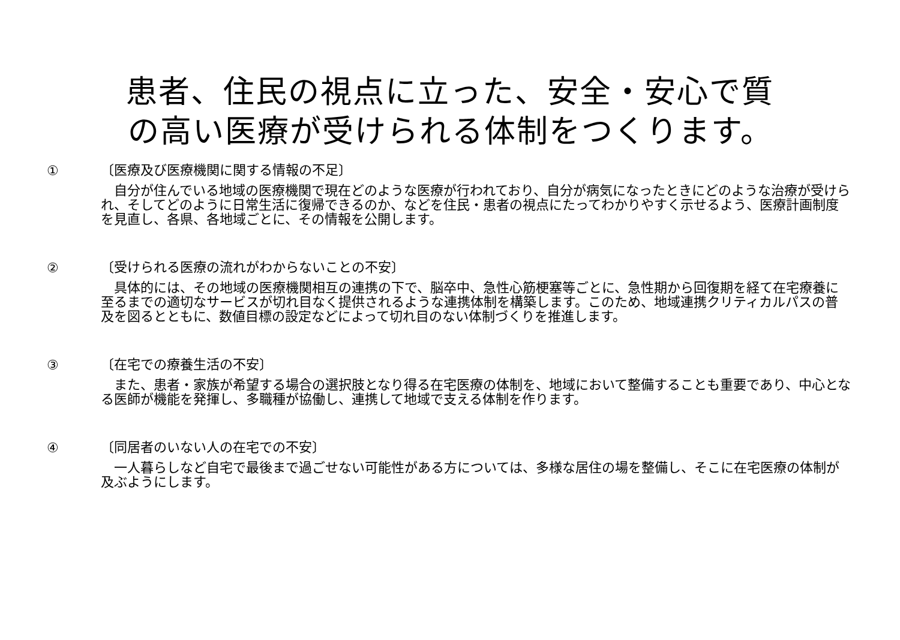患者、住民の視点に立った、安全・安心で質
の高い医療が受けられる体制をつくります。
①
〔医療及び医療機関に関する情報の不足〕
　自分が住んでいる地域の医療機関で現在どのような医療が行われており、自分が病気になったときにどのような治療が受けられ、そしてどのように日常生活に復帰できるのか、などを住民・患者の視点にたってわかりやすく示せるよう、医療計画制度を見直し、各県、各地域ごとに、その情報を公開します。
②
〔受けられる医療の流れがわからないことの不安〕
　具体的には、その地域の医療機関相互の連携の下で、脳卒中、急性心筋梗塞等ごとに、急性期から回復期を経て在宅療養に至るまでの適切なサービスが切れ目なく提供されるような連携体制を構築します。このため、地域連携クリティカルパスの普及を図るとともに、数値目標の設定などによって切れ目のない体制づくりを推進します。
③
〔在宅での療養生活の不安〕
　また、患者・家族が希望する場合の選択肢となり得る在宅医療の体制を、地域において整備することも重要であり、中心となる医師が機能を発揮し、多職種が協働し、連携して地域で支える体制を作ります。
④
〔同居者のいない人の在宅での不安〕
　一人暮らしなど自宅で最後まで過ごせない可能性がある方については、多様な居住の場を整備し、そこに在宅医療の体制が及ぶようにします。